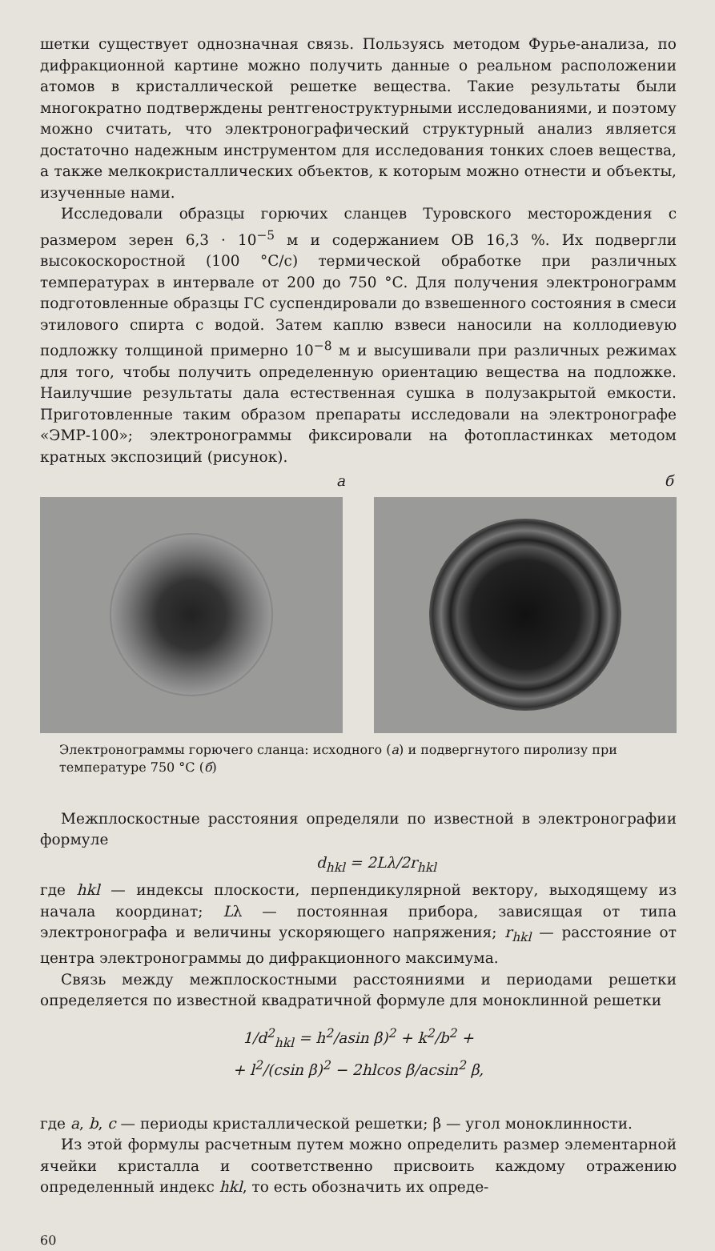шетки существует однозначная связь. Пользуясь методом Фурье-анализа, по дифракционной картине можно получить данные о реальном расположении атомов в кристаллической решетке вещества. Такие результаты были многократно подтверждены рентгеноструктурными исследованиями, и поэтому можно считать, что электронографический структурный анализ является достаточно надежным инструментом для исследования тонких слоев вещества, а также мелкокристаллических объектов, к которым можно отнести и объекты, изученные нами.
Исследовали образцы горючих сланцев Туровского месторождения с размером зерен 6,3 · 10<sup>−5</sup> м и содержанием ОВ 16,3 %. Их подвергли высокоскоростной (100 °С/с) термической обработке при различных температурах в интервале от 200 до 750 °С. Для получения электронограмм подготовленные образцы ГС суспендировали до взвешенного состояния в смеси этилового спирта с водой. Затем каплю взвеси наносили на коллодиевую подложку толщиной примерно 10<sup>−8</sup> м и высушивали при различных режимах для того, чтобы получить определенную ориентацию вещества на подложке. Наилучшие результаты дала естественная сушка в полузакрытой емкости. Приготовленные таким образом препараты исследовали на электронографе «ЭМР-100»; электронограммы фиксировали на фотопластинках методом кратных экспозиций (рисунок).
а б
Электронограммы горючего сланца: исходного (а) и подвергнутого пиролизу при температуре 750 °С (б)
Межплоскостные расстояния определяли по известной в электронографии формуле
d<sub>hkl</sub> = 2Lλ/2r<sub>hkl</sub>
где hkl — индексы плоскости, перпендикулярной вектору, выходящему из начала координат; Lλ — постоянная прибора, зависящая от типа электронографа и величины ускоряющего напряжения; r<sub>hkl</sub> — расстояние от центра электронограммы до дифракционного максимума.
Связь между межплоскостными расстояниями и периодами решетки определяется по известной квадратичной формуле для моноклинной решетки
1/d<sup>2</sup><sub>hkl</sub> = h<sup>2</sup>/asin β)<sup>2</sup> + k<sup>2</sup>/b<sup>2</sup> +
+ l<sup>2</sup>/(csin β)<sup>2</sup> − 2hlcos β/acsin<sup>2</sup> β,
где a, b, c — периоды кристаллической решетки; β — угол моноклинности.
Из этой формулы расчетным путем можно определить размер элементарной ячейки кристалла и соответственно присвоить каждому отражению определенный индекс hkl, то есть обозначить их опреде-
60